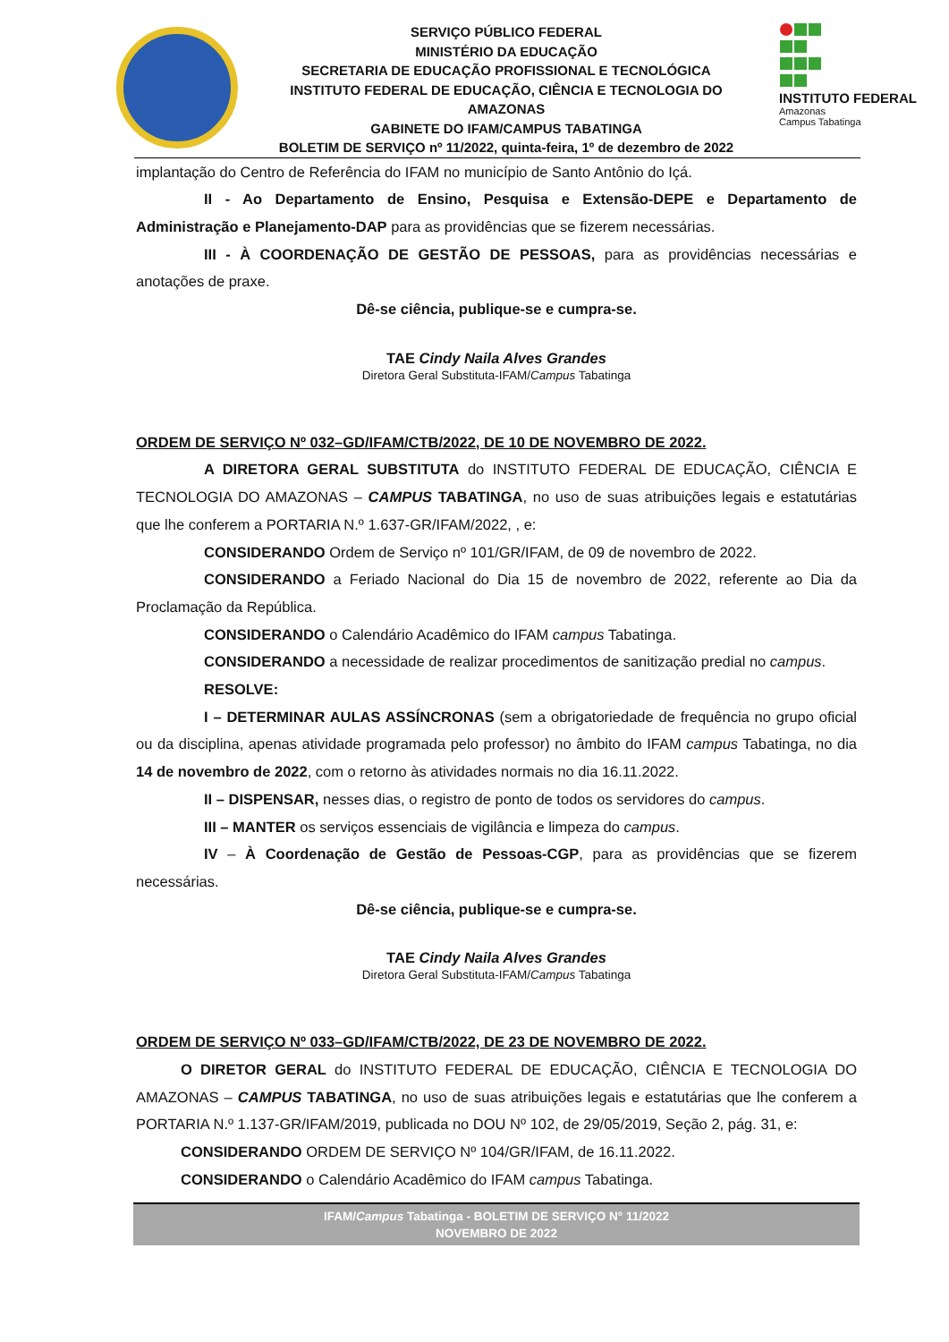SERVIÇO PÚBLICO FEDERAL
MINISTÉRIO DA EDUCAÇÃO
SECRETARIA DE EDUCAÇÃO PROFISSIONAL E TECNOLÓGICA
INSTITUTO FEDERAL DE EDUCAÇÃO, CIÊNCIA E TECNOLOGIA DO AMAZONAS
GABINETE DO IFAM/CAMPUS TABATINGA
BOLETIM DE SERVIÇO nº 11/2022, quinta-feira, 1º de dezembro de 2022
INSTITUTO FEDERAL
Amazonas
Campus Tabatinga
implantação do Centro de Referência do IFAM no município de Santo Antônio do Içá.
II - Ao Departamento de Ensino, Pesquisa e Extensão-DEPE e Departamento de Administração e Planejamento-DAP para as providências que se fizerem necessárias.
III - À COORDENAÇÃO DE GESTÃO DE PESSOAS, para as providências necessárias e anotações de praxe.
Dê-se ciência, publique-se e cumpra-se.
TAE Cindy Naila Alves Grandes
Diretora Geral Substituta-IFAM/Campus Tabatinga
ORDEM DE SERVIÇO Nº 032–GD/IFAM/CTB/2022, DE 10 DE NOVEMBRO DE 2022.
A DIRETORA GERAL SUBSTITUTA do INSTITUTO FEDERAL DE EDUCAÇÃO, CIÊNCIA E TECNOLOGIA DO AMAZONAS – CAMPUS TABATINGA, no uso de suas atribuições legais e estatutárias que lhe conferem a PORTARIA N.º 1.637-GR/IFAM/2022, , e:
CONSIDERANDO Ordem de Serviço nº 101/GR/IFAM, de 09 de novembro de 2022.
CONSIDERANDO a Feriado Nacional do Dia 15 de novembro de 2022, referente ao Dia da Proclamação da República.
CONSIDERANDO o Calendário Acadêmico do IFAM campus Tabatinga.
CONSIDERANDO a necessidade de realizar procedimentos de sanitização predial no campus.
RESOLVE:
I – DETERMINAR AULAS ASSÍNCRONAS (sem a obrigatoriedade de frequência no grupo oficial ou da disciplina, apenas atividade programada pelo professor) no âmbito do IFAM campus Tabatinga, no dia 14 de novembro de 2022, com o retorno às atividades normais no dia 16.11.2022.
II – DISPENSAR, nesses dias, o registro de ponto de todos os servidores do campus.
III – MANTER os serviços essenciais de vigilância e limpeza do campus.
IV – À Coordenação de Gestão de Pessoas-CGP, para as providências que se fizerem necessárias.
Dê-se ciência, publique-se e cumpra-se.
TAE Cindy Naila Alves Grandes
Diretora Geral Substituta-IFAM/Campus Tabatinga
ORDEM DE SERVIÇO Nº 033–GD/IFAM/CTB/2022, DE 23 DE NOVEMBRO DE 2022.
O DIRETOR GERAL do INSTITUTO FEDERAL DE EDUCAÇÃO, CIÊNCIA E TECNOLOGIA DO AMAZONAS – CAMPUS TABATINGA, no uso de suas atribuições legais e estatutárias que lhe conferem a PORTARIA N.º 1.137-GR/IFAM/2019, publicada no DOU Nº 102, de 29/05/2019, Seção 2, pág. 31, e:
CONSIDERANDO ORDEM DE SERVIÇO Nº 104/GR/IFAM, de 16.11.2022.
CONSIDERANDO o Calendário Acadêmico do IFAM campus Tabatinga.
IFAM/Campus Tabatinga - BOLETIM DE SERVIÇO N° 11/2022
NOVEMBRO DE 2022